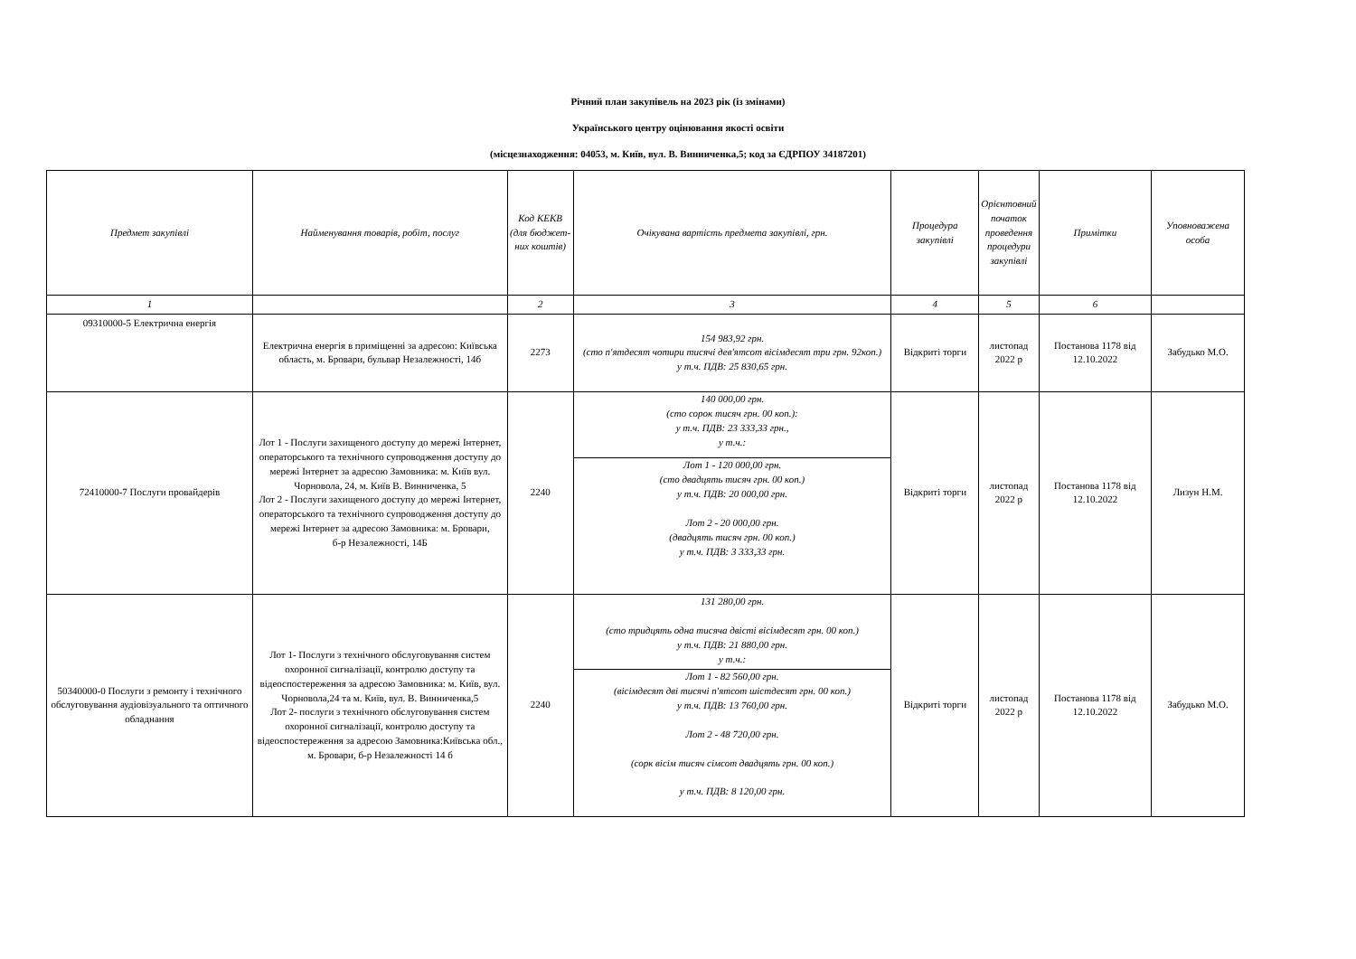Річний план закупівель на 2023 рік (із змінами)
Українського центру оцінювання якості освіти
(місцезнаходження: 04053, м. Київ, вул. В. Винниченка,5; код за ЄДРПОУ 34187201)
| Предмет закупівлі | Найменування товарів, робіт, послуг | Код КЕКВ (для бюджет-них коштів) | Очікувана вартість предмета закупівлі, грн. | Процедура закупівлі | Орієнтовний початок проведення процедури закупівлі | Примітки | Уповноважена особа |
| --- | --- | --- | --- | --- | --- | --- | --- |
| 1 | | 2 | 3 | 4 | 5 | 6 | |
| 09310000-5 Електрична енергія | Електрична енергія в приміщенні за адресою: Київська область, м. Бровари, бульвар Незалежності, 14б | 2273 | 154 983,92 грн. (сто п'ятдесят чотири тисячі дев'ятсот вісімдесят три грн. 92коп.) у т.ч. ПДВ: 25 830,65 грн. | Відкриті торги | листопад 2022 р | Постанова 1178 від 12.10.2022 | Забудько М.О. |
| 72410000-7 Послуги провайдерів | Лот 1 - Послуги захищеного доступу до мережі Інтернет, операторського та технічного супроводження доступу до мережі Інтернет за адресою Замовника: м. Київ вул. Чорновола, 24, м. Київ В. Винниченка, 5 Лот 2 - Послуги захищеного доступу до мережі Інтернет, операторського та технічного супроводження доступу до мережі Інтернет за адресою Замовника: м. Бровари, б-р Незалежності, 14Б | 2240 | 140 000,00 грн. (сто сорок тисяч грн. 00 коп.): у т.ч. ПДВ: 23 333,33 грн., у т.ч.: Лот 1 - 120 000,00 грн. (сто двадцять тисяч грн. 00 коп.) у т.ч. ПДВ: 20 000,00 грн. Лот 2 - 20 000,00 грн. (двадцять тисяч грн. 00 коп.) у т.ч. ПДВ: 3 333,33 грн. | Відкриті торги | листопад 2022 р | Постанова 1178 від 12.10.2022 | Лизун Н.М. |
| 50340000-0 Послуги з ремонту і технічного обслуговування аудіовізуального та оптичного обладнання | Лот 1- Послуги з технічного обслуговування систем охоронної сигналізації, контролю доступу та відеоспостереження за адресою Замовника: м. Київ, вул. Чорновола,24 та м. Київ, вул. В. Винниченка,5 Лот 2- послуги з технічного обслуговування систем охоронної сигналізації, контролю доступу та відеоспостереження за адресою Замовника:Київська обл., м. Бровари, б-р Незалежності 14 б | 2240 | 131 280,00 грн. (сто тридцять одна тисяча двісті вісімдесят грн. 00 коп.) у т.ч. ПДВ: 21 880,00 грн. у т.ч.: Лот 1 - 82 560,00 грн. (вісімдесят дві тисячі п'ятсот шістдесят грн. 00 коп.) у т.ч. ПДВ: 13 760,00 грн. Лот 2 - 48 720,00 грн. (сорк вісім тисяч сімсот двадцять грн. 00 коп.) у т.ч. ПДВ: 8 120,00 грн. | Відкриті торги | листопад 2022 р | Постанова 1178 від 12.10.2022 | Забудько М.О. |